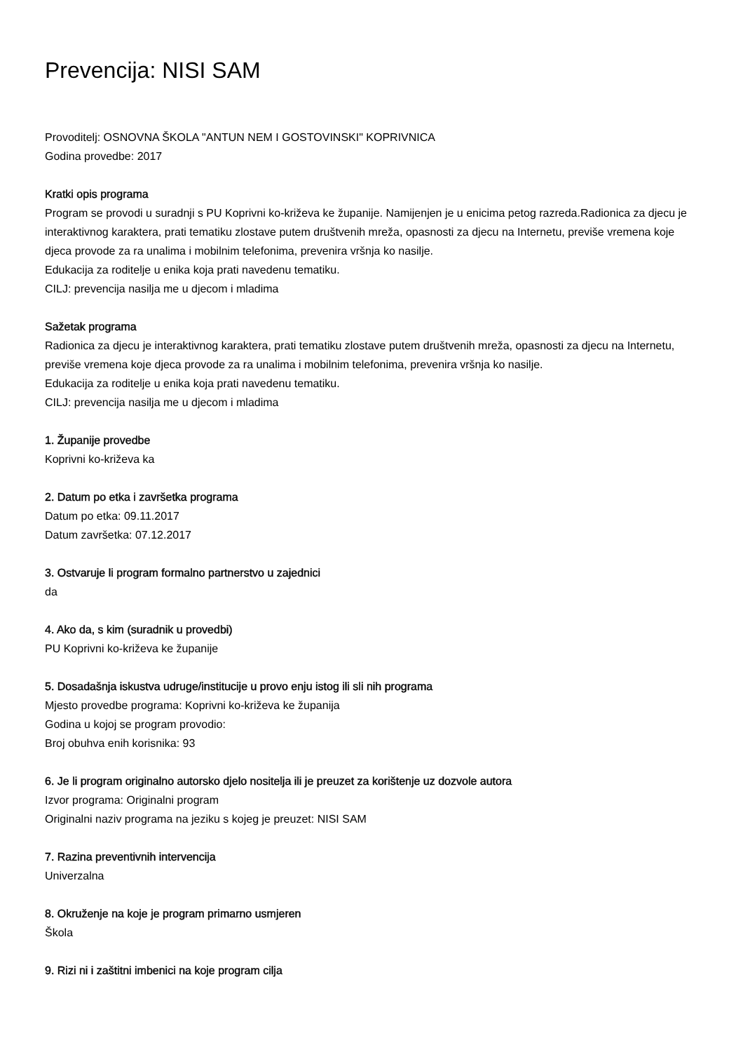Prevencija: NISI SAM
Provoditelj: OSNOVNA ŠKOLA "ANTUN NEM I GOSTOVINSKI" KOPRIVNICA
Godina provedbe: 2017
Kratki opis programa
Program se provodi u suradnji s PU Koprivni ko-križeva ke županije. Namijenjen je u enicima petog razreda.Radionica za djecu je interaktivnog karaktera, prati tematiku zlostave putem društvenih mreža, opasnosti za djecu na Internetu, previše vremena koje djeca provode za ra unalima i mobilnim telefonima, prevenira vršnja ko nasilje.
Edukacija za roditelje u enika koja prati navedenu tematiku.
CILJ: prevencija nasilja me u djecom i mladima
Sažetak programa
Radionica za djecu je interaktivnog karaktera, prati tematiku zlostave putem društvenih mreža, opasnosti za djecu na Internetu, previše vremena koje djeca provode za ra unalima i mobilnim telefonima, prevenira vršnja ko nasilje.
Edukacija za roditelje u enika koja prati navedenu tematiku.
CILJ: prevencija nasilja me u djecom i mladima
1. Županije provedbe
Koprivni ko-križeva ka
2. Datum po etka i završetka programa
Datum po etka: 09.11.2017
Datum završetka: 07.12.2017
3. Ostvaruje li program formalno partnerstvo u zajednici
da
4. Ako da, s kim (suradnik u provedbi)
PU Koprivni ko-križeva ke županije
5. Dosadašnja iskustva udruge/institucije u provo enju istog ili sli nih programa
Mjesto provedbe programa: Koprivni ko-križeva ke županija
Godina u kojoj se program provodio:
Broj obuhva enih korisnika: 93
6. Je li program originalno autorsko djelo nositelja ili je preuzet za korištenje uz dozvole autora
Izvor programa: Originalni program
Originalni naziv programa na jeziku s kojeg je preuzet: NISI SAM
7. Razina preventivnih intervencija
Univerzalna
8. Okruženje na koje je program primarno usmjeren
Škola
9. Rizi ni i zaštitni imbenici na koje program cilja